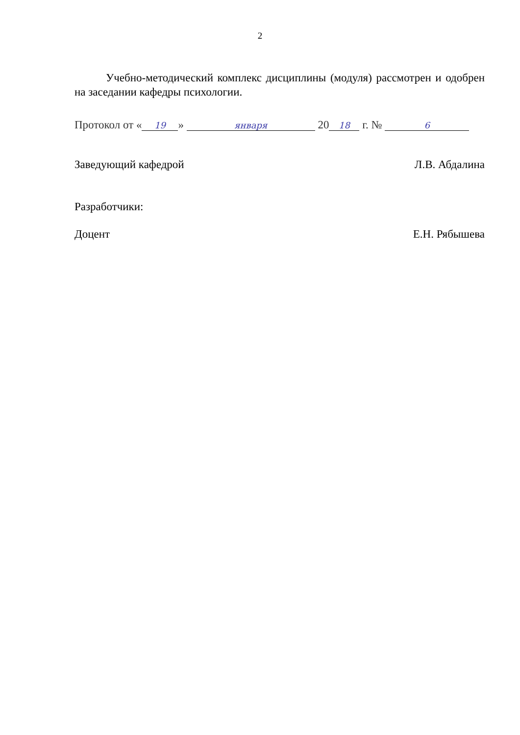2
Учебно-методический комплекс дисциплины (модуля) рассмотрен и одобрен на заседании кафедры психологии.
Протокол от « 19 » января 20 18 г. № 6
Заведующий кафедрой Л.В. Абдалина
Разработчики:
Доцент Е.Н. Рябышева